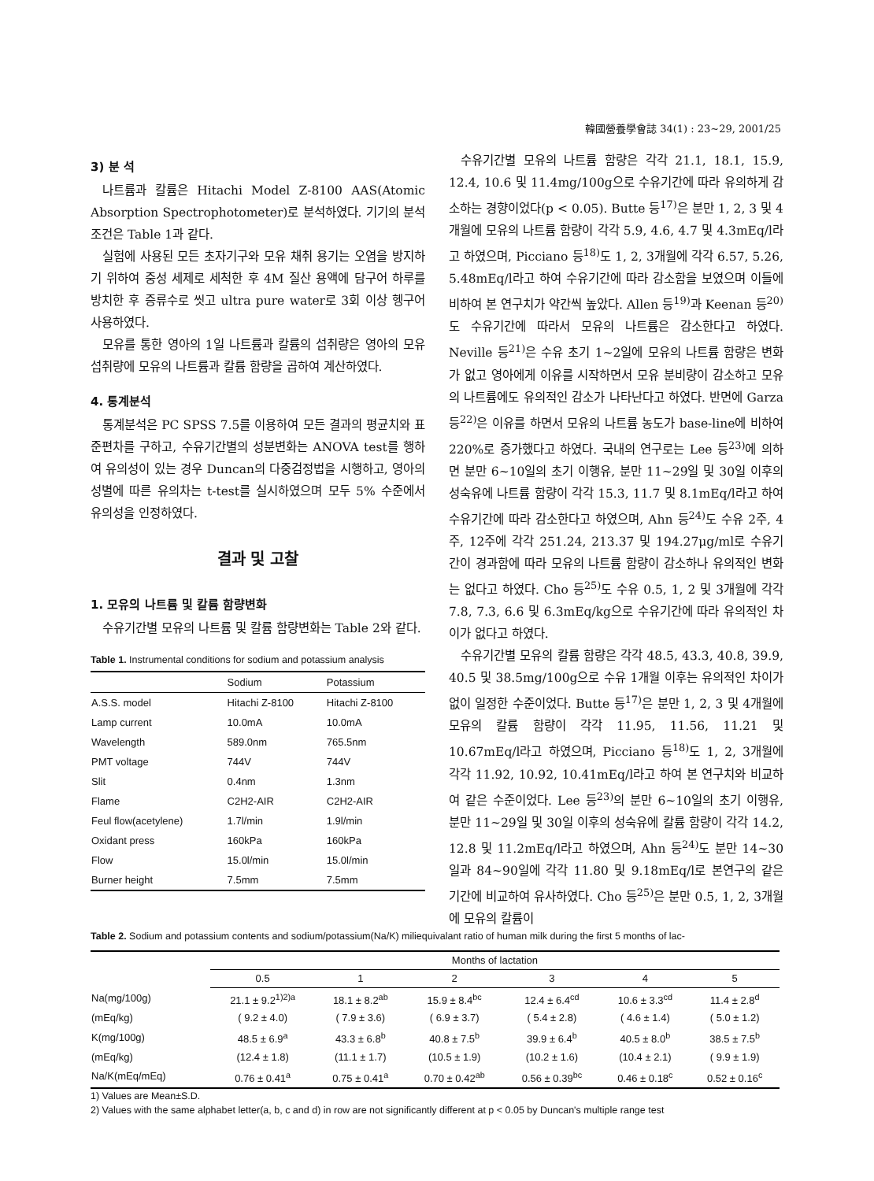韓國營養學會誌 34(1) : 23~29, 2001/25
3) 분 석
나트륨과 칼륨은 Hitachi Model Z-8100 AAS(Atomic Absorption Spectrophotometer)로 분석하였다. 기기의 분석 조건은 Table 1과 같다.
실험에 사용된 모든 초자기구와 모유 채취 용기는 오염을 방지하기 위하여 중성 세제로 세척한 후 4M 질산 용액에 담구어 하루를 방치한 후 증류수로 씻고 ultra pure water로 3회 이상 헹구어 사용하였다.
모유를 통한 영아의 1일 나트륨과 칼륨의 섭취량은 영아의 모유 섭취량에 모유의 나트륨과 칼륨 함량을 곱하여 계산하였다.
4. 통계분석
통계분석은 PC SPSS 7.5를 이용하여 모든 결과의 평균치와 표준편차를 구하고, 수유기간별의 성분변화는 ANOVA test를 행하여 유의성이 있는 경우 Duncan의 다중검정법을 시행하고, 영아의 성별에 따른 유의차는 t-test를 실시하였으며 모두 5% 수준에서 유의성을 인정하였다.
결과 및 고찰
1. 모유의 나트륨 및 칼륨 함량변화
수유기간별 모유의 나트륨 및 칼륨 함량변화는 Table 2와 같다.
Table 1. Instrumental conditions for sodium and potassium analysis
| | Sodium | Potassium |
| --- | --- | --- |
| A.S.S. model | Hitachi Z-8100 | Hitachi Z-8100 |
| Lamp current | 10.0mA | 10.0mA |
| Wavelength | 589.0nm | 765.5nm |
| PMT voltage | 744V | 744V |
| Slit | 0.4nm | 1.3nm |
| Flame | C2H2-AIR | C2H2-AIR |
| Feul flow(acetylene) | 1.7l/min | 1.9l/min |
| Oxidant press | 160kPa | 160kPa |
| Flow | 15.0l/min | 15.0l/min |
| Burner height | 7.5mm | 7.5mm |
수유기간별 모유의 나트륨 함량은 각각 21.1, 18.1, 15.9, 12.4, 10.6 및 11.4mg/100g으로 수유기간에 따라 유의하게 감소하는 경향이었다(p < 0.05). Butte 등<sup>17)</sup>은 분만 1, 2, 3 및 4개월에 모유의 나트륨 함량이 각각 5.9, 4.6, 4.7 및 4.3mEq/l라고 하였으며, Picciano 등<sup>18)</sup>도 1, 2, 3개월에 각각 6.57, 5.26, 5.48mEq/l라고 하여 수유기간에 따라 감소함을 보였으며 이들에 비하여 본 연구치가 약간씩 높았다. Allen 등<sup>19)</sup>과 Keenan 등<sup>20)</sup>도 수유기간에 따라서 모유의 나트륨은 감소한다고 하였다. Neville 등<sup>21)</sup>은 수유 초기 1~2일에 모유의 나트륨 함량은 변화가 없고 영아에게 이유를 시작하면서 모유 분비량이 감소하고 모유의 나트륨에도 유의적인 감소가 나타난다고 하였다. 반면에 Garza 등<sup>22)</sup>은 이유를 하면서 모유의 나트륨 농도가 base-line에 비하여 220%로 증가했다고 하였다. 국내의 연구로는 Lee 등<sup>23)</sup>에 의하면 분만 6~10일의 초기 이행유, 분만 11~29일 및 30일 이후의 성숙유에 나트륨 함량이 각각 15.3, 11.7 및 8.1mEq/l라고 하여 수유기간에 따라 감소한다고 하였으며, Ahn 등<sup>24)</sup>도 수유 2주, 4주, 12주에 각각 251.24, 213.37 및 194.27μg/ml로 수유기간이 경과함에 따라 모유의 나트륨 함량이 감소하나 유의적인 변화는 없다고 하였다. Cho 등<sup>25)</sup>도 수유 0.5, 1, 2 및 3개월에 각각 7.8, 7.3, 6.6 및 6.3mEq/kg으로 수유기간에 따라 유의적인 차이가 없다고 하였다.
수유기간별 모유의 칼륨 함량은 각각 48.5, 43.3, 40.8, 39.9, 40.5 및 38.5mg/100g으로 수유 1개월 이후는 유의적인 차이가 없이 일정한 수준이었다. Butte 등<sup>17)</sup>은 분만 1, 2, 3 및 4개월에 모유의 칼륨 함량이 각각 11.95, 11.56, 11.21 및 10.67mEq/l라고 하였으며, Picciano 등<sup>18)</sup>도 1, 2, 3개월에 각각 11.92, 10.92, 10.41mEq/l라고 하여 본 연구치와 비교하여 같은 수준이었다. Lee 등<sup>23)</sup>의 분만 6~10일의 초기 이행유, 분만 11~29일 및 30일 이후의 성숙유에 칼륨 함량이 각각 14.2, 12.8 및 11.2mEq/l라고 하였으며, Ahn 등<sup>24)</sup>도 분만 14~30일과 84~90일에 각각 11.80 및 9.18mEq/l로 본연구의 같은 기간에 비교하여 유사하였다. Cho 등<sup>25)</sup>은 분만 0.5, 1, 2, 3개월에 모유의 칼륨이
Table 2. Sodium and potassium contents and sodium/potassium(Na/K) miliequivalant ratio of human milk during the first 5 months of lac-
| | Months of lactation | | | | | |
| --- | --- | --- | --- | --- | --- | --- |
| | 0.5 | 1 | 2 | 3 | 4 | 5 |
| Na(mg/100g) | 21.1 ± 9.2<sup>1)2)a</sup> | 18.1 ± 8.2<sup>ab</sup> | 15.9 ± 8.4<sup>bc</sup> | 12.4 ± 6.4<sup>cd</sup> | 10.6 ± 3.3<sup>cd</sup> | 11.4 ± 2.8<sup>d</sup> |
| (mEq/kg) | ( 9.2 ± 4.0) | ( 7.9 ± 3.6) | ( 6.9 ± 3.7) | ( 5.4 ± 2.8) | ( 4.6 ± 1.4) | ( 5.0 ± 1.2) |
| K(mg/100g) | 48.5 ± 6.9<sup>a</sup> | 43.3 ± 6.8<sup>b</sup> | 40.8 ± 7.5<sup>b</sup> | 39.9 ± 6.4<sup>b</sup> | 40.5 ± 8.0<sup>b</sup> | 38.5 ± 7.5<sup>b</sup> |
| (mEq/kg) | (12.4 ± 1.8) | (11.1 ± 1.7) | (10.5 ± 1.9) | (10.2 ± 1.6) | (10.4 ± 2.1) | ( 9.9 ± 1.9) |
| Na/K(mEq/mEq) | 0.76 ± 0.41<sup>a</sup> | 0.75 ± 0.41<sup>a</sup> | 0.70 ± 0.42<sup>ab</sup> | 0.56 ± 0.39<sup>bc</sup> | 0.46 ± 0.18<sup>c</sup> | 0.52 ± 0.16<sup>c</sup> |
1) Values are Mean±S.D.
2) Values with the same alphabet letter(a, b, c and d) in row are not significantly different at p < 0.05 by Duncan's multiple range test